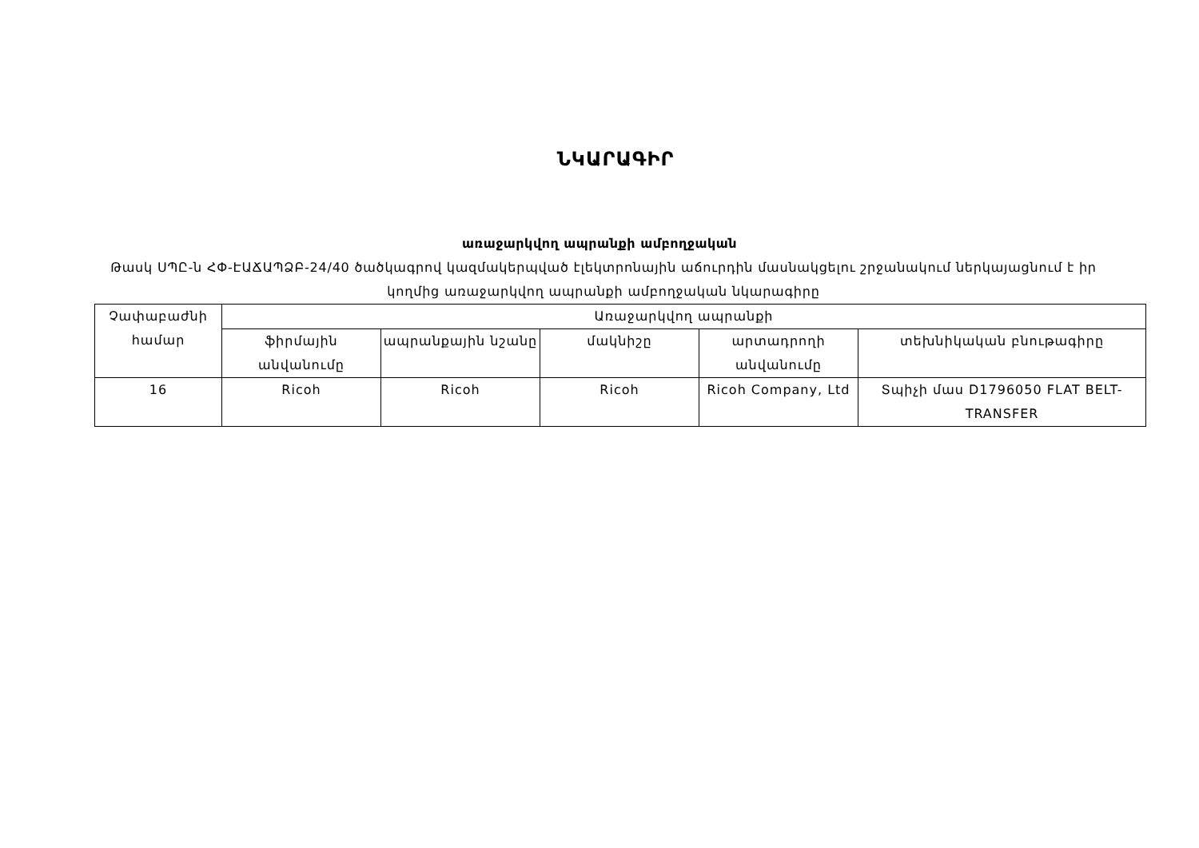ՆԿԱՐԱԳԻՐ
առաջարկվող ապրանքի ամբողջական
Թասկ ՍՊԸ-ն ՀՓ-ԷԱՃԱՊՁԲ-24/40 ծածկագրով կազմակերպված էլեկտրոնային աճուրդին մասնակցելու շրջանակում ներկայացնում է իր կողմից առաջարկվող ապրանքի ամբողջական նկարագիրը
| Չափաբաժնի համար | Առաջարկվող ապրանքի | | | | |
| | ֆիրմային անվանումը | ապրանքային նշանը | մակնիշը | արտադրողի անվանումը | տեխնիկական բնութագիրը |
| 16 | Ricoh | Ricoh | Ricoh | Ricoh Company, Ltd | Տպիչի մաս D1796050 FLAT BELT-TRANSFER |